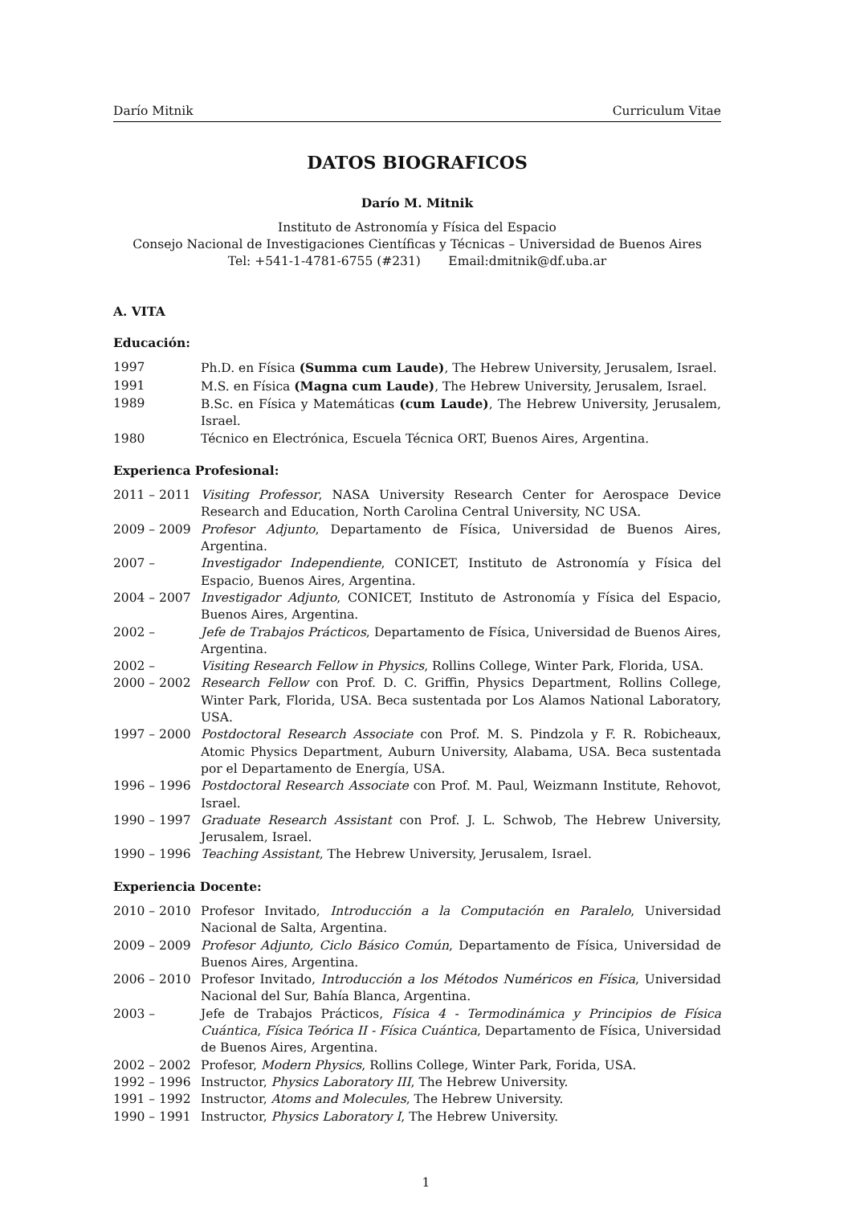Darío Mitnik Curriculum Vitae
DATOS BIOGRAFICOS
Darío M. Mitnik
Instituto de Astronomía y Física del Espacio
Consejo Nacional de Investigaciones Científicas y Técnicas – Universidad de Buenos Aires
Tel: +541-1-4781-6755 (#231) Email:dmitnik@df.uba.ar
A. VITA
Educación:
| 1997 | Ph.D. en Física (Summa cum Laude) , The Hebrew University, Jerusalem, Israel. |
| 1991 | M.S. en Física (Magna cum Laude) , The Hebrew University, Jerusalem, Israel. |
| 1989 | B.Sc. en Física y Matemáticas (cum Laude) , The Hebrew University, Jerusalem, Israel. |
| 1980 | Técnico en Electrónica, Escuela Técnica ORT, Buenos Aires, Argentina. |
Experienca Profesional:
| 2011 – 2011 | Visiting Professor , NASA University Research Center for Aerospace Device Research and Education, North Carolina Central University, NC USA. |
| 2009 – 2009 | Profesor Adjunto , Departamento de Física, Universidad de Buenos Aires, Argentina. |
| 2007 – | Investigador Independiente , CONICET, Instituto de Astronomía y Física del Espacio, Buenos Aires, Argentina. |
| 2004 – 2007 | Investigador Adjunto , CONICET, Instituto de Astronomía y Física del Espacio, Buenos Aires, Argentina. |
| 2002 – | Jefe de Trabajos Prácticos , Departamento de Física, Universidad de Buenos Aires, Argentina. |
| 2002 – | Visiting Research Fellow in Physics , Rollins College, Winter Park, Florida, USA. |
| 2000 – 2002 | Research Fellow con Prof. D. C. Griffin, Physics Department, Rollins College, Winter Park, Florida, USA. Beca sustentada por Los Alamos National Laboratory, USA. |
| 1997 – 2000 | Postdoctoral Research Associate con Prof. M. S. Pindzola y F. R. Robicheaux, Atomic Physics Department, Auburn University, Alabama, USA. Beca sustentada por el Departamento de Energía, USA. |
| 1996 – 1996 | Postdoctoral Research Associate con Prof. M. Paul, Weizmann Institute, Rehovot, Israel. |
| 1990 – 1997 | Graduate Research Assistant con Prof. J. L. Schwob, The Hebrew University, Jerusalem, Israel. |
| 1990 – 1996 | Teaching Assistant , The Hebrew University, Jerusalem, Israel. |
Experiencia Docente:
| 2010 – 2010 | Profesor Invitado, Introducción a la Computación en Paralelo , Universidad Nacional de Salta, Argentina. |
| 2009 – 2009 | Profesor Adjunto, Ciclo Básico Común , Departamento de Física, Universidad de Buenos Aires, Argentina. |
| 2006 – 2010 | Profesor Invitado, Introducción a los Métodos Numéricos en Física , Universidad Nacional del Sur, Bahía Blanca, Argentina. |
| 2003 – | Jefe de Trabajos Prácticos, Física 4 - Termodinámica y Principios de Física Cuántica , Física Teórica II - Física Cuántica , Departamento de Física, Universidad de Buenos Aires, Argentina. |
| 2002 – 2002 | Profesor, Modern Physics , Rollins College, Winter Park, Forida, USA. |
| 1992 – 1996 | Instructor, Physics Laboratory III , The Hebrew University. |
| 1991 – 1992 | Instructor, Atoms and Molecules , The Hebrew University. |
| 1990 – 1991 | Instructor, Physics Laboratory I , The Hebrew University. |
1